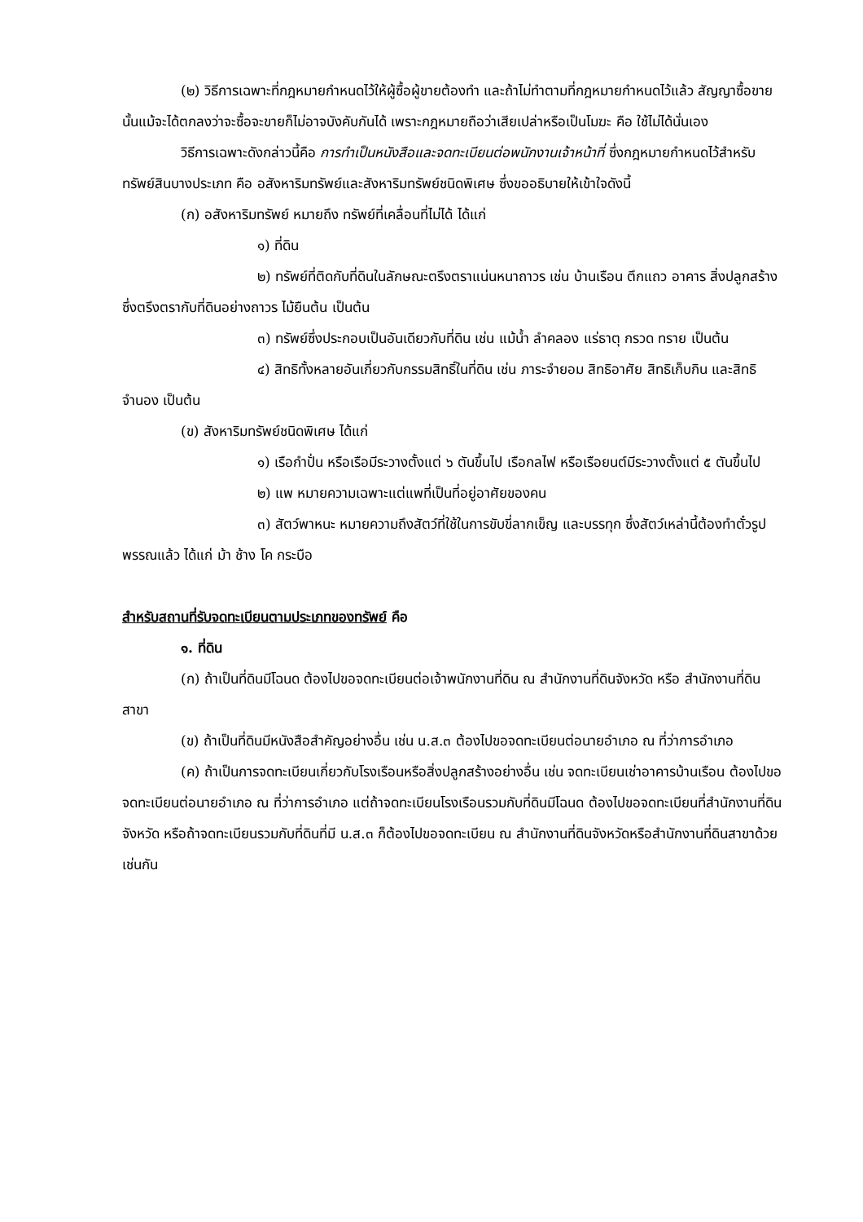(๒) วิธีการเฉพาะที่กฎหมายกำหนดไว้ให้ผู้ซื้อผู้ขายต้องทำ และถ้าไม่ทำตามที่กฎหมายกำหนดไว้แล้ว สัญญาซื้อขายนั้นแม้จะได้ตกลงว่าจะซื้อจะขายก็ไม่อาจบังคับกันได้ เพราะกฎหมายถือว่าเสียเปล่าหรือเป็นโมฆะ คือ ใช้ไม่ได้นั่นเอง
วิธีการเฉพาะดังกล่าวนี้คือ การทำเป็นหนังสือและจดทะเบียนต่อพนักงานเจ้าหน้าที่ ซึ่งกฎหมายกำหนดไว้สำหรับทรัพย์สินบางประเภท คือ อสังหาริมทรัพย์และสังหาริมทรัพย์ชนิดพิเศษ ซึ่งขออธิบายให้เข้าใจดังนี้
(ก) อสังหาริมทรัพย์ หมายถึง ทรัพย์ที่เคลื่อนที่ไม่ได้ ได้แก่
๑) ที่ดิน
๒) ทรัพย์ที่ติดกับที่ดินในลักษณะตรึงตราแน่นหนาถาวร เช่น บ้านเรือน ตึกแถว อาคาร สิ่งปลูกสร้างซึ่งตรึงตรากับที่ดินอย่างถาวร ไม้ยืนต้น เป็นต้น
๓) ทรัพย์ซึ่งประกอบเป็นอันเดียวกับที่ดิน เช่น แม้น้ำ ลำคลอง แร่ธาตุ กรวด ทราย เป็นต้น
๔) สิทธิทั้งหลายอันเกี่ยวกับกรรมสิทธิ์ในที่ดิน เช่น ภาระจำยอม สิทธิอาศัย สิทธิเก็บกิน และสิทธิจำนอง เป็นต้น
(ข) สังหาริมทรัพย์ชนิดพิเศษ ได้แก่
๑) เรือกำปั่น หรือเรือมีระวางตั้งแต่ ๖ ตันขึ้นไป เรือกลไฟ หรือเรือยนต์มีระวางตั้งแต่ ๕ ตันขึ้นไป
๒) แพ หมายความเฉพาะแต่แพที่เป็นที่อยู่อาศัยของคน
๓) สัตว์พาหนะ หมายความถึงสัตว์ที่ใช้ในการขับขี่ลากเข็ญ และบรรทุก ซึ่งสัตว์เหล่านี้ต้องทำตั๋วรูปพรรณแล้ว ได้แก่ ม้า ช้าง โค กระบือ
สำหรับสถานที่รับจดทะเบียนตามประเภทของทรัพย์ คือ
๑. ที่ดิน
(ก) ถ้าเป็นที่ดินมีโฉนด ต้องไปขอจดทะเบียนต่อเจ้าพนักงานที่ดิน ณ สำนักงานที่ดินจังหวัด หรือ สำนักงานที่ดินสาขา
(ข) ถ้าเป็นที่ดินมีหนังสือสำคัญอย่างอื่น เช่น น.ส.๓ ต้องไปขอจดทะเบียนต่อนายอำเภอ ณ ที่ว่าการอำเภอ
(ค) ถ้าเป็นการจดทะเบียนเกี่ยวกับโรงเรือนหรือสิ่งปลูกสร้างอย่างอื่น เช่น จดทะเบียนเช่าอาคารบ้านเรือน ต้องไปขอจดทะเบียนต่อนายอำเภอ ณ ที่ว่าการอำเภอ แต่ถ้าจดทะเบียนโรงเรือนรวมกับที่ดินมีโฉนด ต้องไปขอจดทะเบียนที่สำนักงานที่ดินจังหวัด หรือถ้าจดทะเบียนรวมกับที่ดินที่มี น.ส.๓ ก็ต้องไปขอจดทะเบียน ณ สำนักงานที่ดินจังหวัดหรือสำนักงานที่ดินสาขาด้วยเช่นกัน